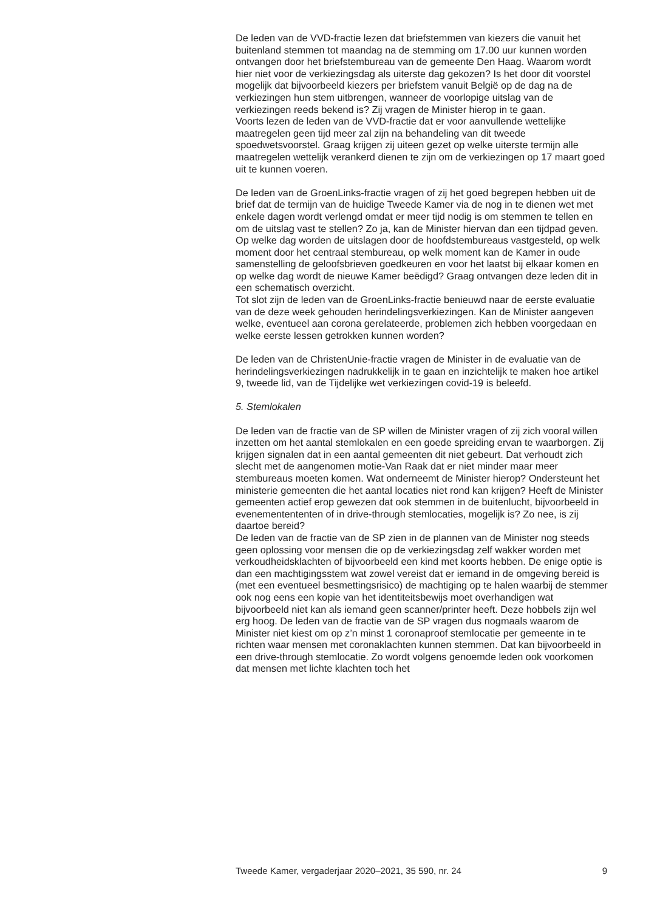De leden van de VVD-fractie lezen dat briefstemmen van kiezers die vanuit het buitenland stemmen tot maandag na de stemming om 17.00 uur kunnen worden ontvangen door het briefstembureau van de gemeente Den Haag. Waarom wordt hier niet voor de verkiezingsdag als uiterste dag gekozen? Is het door dit voorstel mogelijk dat bijvoorbeeld kiezers per briefstem vanuit België op de dag na de verkiezingen hun stem uitbrengen, wanneer de voorlopige uitslag van de verkiezingen reeds bekend is? Zij vragen de Minister hierop in te gaan.
Voorts lezen de leden van de VVD-fractie dat er voor aanvullende wettelijke maatregelen geen tijd meer zal zijn na behandeling van dit tweede spoedwetsvoorstel. Graag krijgen zij uiteen gezet op welke uiterste termijn alle maatregelen wettelijk verankerd dienen te zijn om de verkiezingen op 17 maart goed uit te kunnen voeren.
De leden van de GroenLinks-fractie vragen of zij het goed begrepen hebben uit de brief dat de termijn van de huidige Tweede Kamer via de nog in te dienen wet met enkele dagen wordt verlengd omdat er meer tijd nodig is om stemmen te tellen en om de uitslag vast te stellen? Zo ja, kan de Minister hiervan dan een tijdpad geven. Op welke dag worden de uitslagen door de hoofdstembureaus vastgesteld, op welk moment door het centraal stembureau, op welk moment kan de Kamer in oude samenstelling de geloofsbrieven goedkeuren en voor het laatst bij elkaar komen en op welke dag wordt de nieuwe Kamer beëdigd? Graag ontvangen deze leden dit in een schematisch overzicht.
Tot slot zijn de leden van de GroenLinks-fractie benieuwd naar de eerste evaluatie van de deze week gehouden herindelingsverkiezingen. Kan de Minister aangeven welke, eventueel aan corona gerelateerde, problemen zich hebben voorgedaan en welke eerste lessen getrokken kunnen worden?
De leden van de ChristenUnie-fractie vragen de Minister in de evaluatie van de herindelingsverkiezingen nadrukkelijk in te gaan en inzichtelijk te maken hoe artikel 9, tweede lid, van de Tijdelijke wet verkiezingen covid-19 is beleefd.
5. Stemlokalen
De leden van de fractie van de SP willen de Minister vragen of zij zich vooral willen inzetten om het aantal stemlokalen en een goede spreiding ervan te waarborgen. Zij krijgen signalen dat in een aantal gemeenten dit niet gebeurt. Dat verhoudt zich slecht met de aangenomen motie-Van Raak dat er niet minder maar meer stembureaus moeten komen. Wat onderneemt de Minister hierop? Ondersteunt het ministerie gemeenten die het aantal locaties niet rond kan krijgen? Heeft de Minister gemeenten actief erop gewezen dat ook stemmen in de buitenlucht, bijvoorbeeld in evenementententen of in drive-through stemlocaties, mogelijk is? Zo nee, is zij daartoe bereid?
De leden van de fractie van de SP zien in de plannen van de Minister nog steeds geen oplossing voor mensen die op de verkiezingsdag zelf wakker worden met verkoudheidsklachten of bijvoorbeeld een kind met koorts hebben. De enige optie is dan een machtigingsstem wat zowel vereist dat er iemand in de omgeving bereid is (met een eventueel besmettingsrisico) de machtiging op te halen waarbij de stemmer ook nog eens een kopie van het identiteitsbewijs moet overhandigen wat bijvoorbeeld niet kan als iemand geen scanner/printer heeft. Deze hobbels zijn wel erg hoog. De leden van de fractie van de SP vragen dus nogmaals waarom de Minister niet kiest om op z’n minst 1 coronaproof stemlocatie per gemeente in te richten waar mensen met coronaklachten kunnen stemmen. Dat kan bijvoorbeeld in een drive-through stemlocatie. Zo wordt volgens genoemde leden ook voorkomen dat mensen met lichte klachten toch het
Tweede Kamer, vergaderjaar 2020–2021, 35 590, nr. 24 9